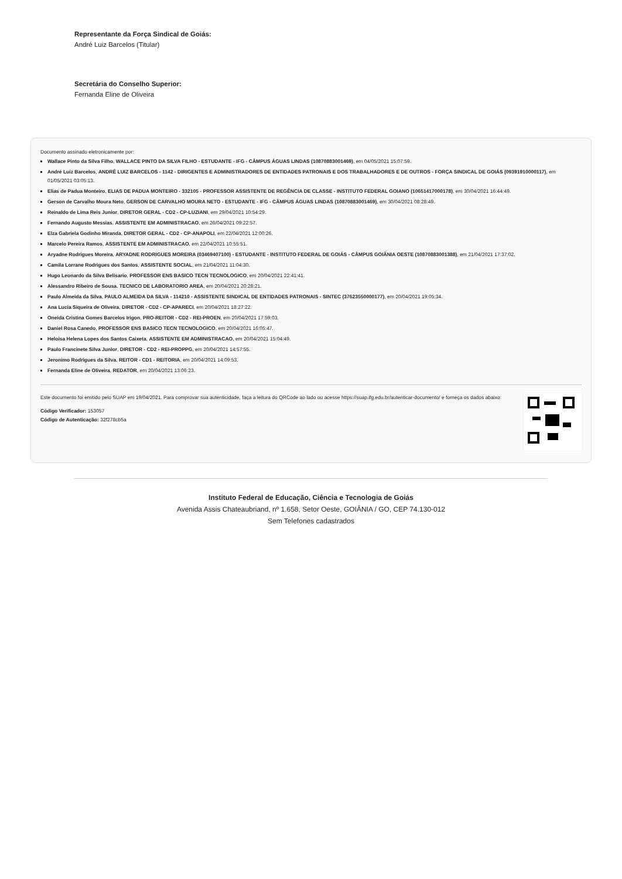Representante da Força Sindical de Goiás:
André Luiz Barcelos (Titular)
Secretária do Conselho Superior:
Fernanda Eline de Oliveira
Documento assinado eletronicamente por:
Wallace Pinto da Silva Filho, WALLACE PINTO DA SILVA FILHO - ESTUDANTE - IFG - CÂMPUS ÁGUAS LINDAS (10870883001469), em 04/05/2021 15:07:59.
André Luiz Barcelos, ANDRÉ LUIZ BARCELOS - 1142 - DIRIGENTES E ADMINISTRADORES DE ENTIDADES PATRONAIS E DOS TRABALHADORES E DE OUTROS - FORÇA SINDICAL DE GOIÁS (09391910000117), em 01/05/2021 03:05:13.
Elias de Padua Monteiro, ELIAS DE PADUA MONTEIRO - 332105 - PROFESSOR ASSISTENTE DE REGÊNCIA DE CLASSE - INSTITUTO FEDERAL GOIANO (10651417000178), em 30/04/2021 16:44:49.
Gerson de Carvalho Moura Neto, GERSON DE CARVALHO MOURA NETO - ESTUDANTE - IFG - CÂMPUS ÁGUAS LINDAS (10870883001469), em 30/04/2021 08:28:49.
Reinaldo de Lima Reis Junior, DIRETOR GERAL - CD2 - CP-LUZIANI, em 29/04/2021 10:54:29.
Fernando Augusto Messias, ASSISTENTE EM ADMINISTRACAO, em 26/04/2021 09:22:57.
Elza Gabriela Godinho Miranda, DIRETOR GERAL - CD2 - CP-ANAPOLI, em 22/04/2021 12:00:26.
Marcelo Pereira Ramos, ASSISTENTE EM ADMINISTRACAO, em 22/04/2021 10:55:51.
Aryadne Rodrigues Moreira, ARYADNE RODRIGUES MOREIRA (03469407100) - ESTUDANTE - INSTITUTO FEDERAL DE GOIÁS - CÂMPUS GOIÂNIA OESTE (10870883001388), em 21/04/2021 17:37:02.
Camila Lorrane Rodrigues dos Santos, ASSISTENTE SOCIAL, em 21/04/2021 11:04:30.
Hugo Leonardo da Silva Belisario, PROFESSOR ENS BASICO TECN TECNOLOGICO, em 20/04/2021 22:41:41.
Alessandro Ribeiro de Sousa, TECNICO DE LABORATORIO AREA, em 20/04/2021 20:28:21.
Paulo Almeida da Silva, PAULO ALMEIDA DA SILVA - 114210 - ASSISTENTE SINDICAL DE ENTIDADES PATRONAIS - SINTEC (37623550000177), em 20/04/2021 19:05:34.
Ana Lucia Siqueira de Oliveira, DIRETOR - CD2 - CP-APARECI, em 20/04/2021 18:27:22.
Oneida Cristina Gomes Barcelos Irigon, PRO-REITOR - CD2 - REI-PROEN, em 20/04/2021 17:59:03.
Daniel Rosa Canedo, PROFESSOR ENS BASICO TECN TECNOLOGICO, em 20/04/2021 16:05:47.
Heloisa Helena Lopes dos Santos Caixeta, ASSISTENTE EM ADMINISTRACAO, em 20/04/2021 15:04:49.
Paulo Francinete Silva Junior, DIRETOR - CD2 - REI-PROPPG, em 20/04/2021 14:57:55.
Jeronimo Rodrigues da Silva, REITOR - CD1 - REITORIA, em 20/04/2021 14:09:53.
Fernanda Eline de Oliveira, REDATOR, em 20/04/2021 13:06:23.
Este documento foi emitido pelo SUAP em 19/04/2021. Para comprovar sua autenticidade, faça a leitura do QRCode ao lado ou acesse https://suap.ifg.edu.br/autenticar-documento/ e forneça os dados abaixo:
Código Verificador: 153057
Código de Autenticação: 32f278cb5a
Instituto Federal de Educação, Ciência e Tecnologia de Goiás
Avenida Assis Chateaubriand, nº 1.658, Setor Oeste, GOIÂNIA / GO, CEP 74.130-012
Sem Telefones cadastrados